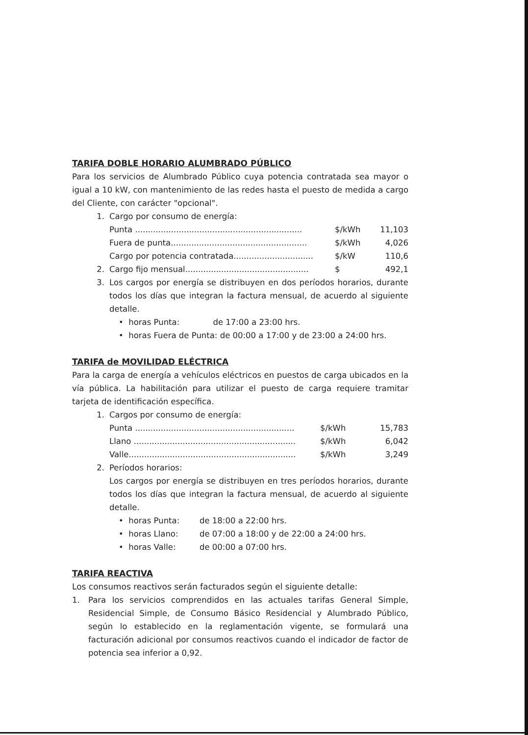TARIFA DOBLE HORARIO ALUMBRADO PÚBLICO
Para los servicios de Alumbrado Público cuya potencia contratada sea mayor o igual a 10 kW, con mantenimiento de las redes hasta el puesto de medida a cargo del Cliente, con carácter "opcional".
| 1. | Cargo por consumo de energía: | | |
| | Punta ................................................................. | $/kWh | 11,103 |
| | Fuera de punta..................................................... | $/kWh | 4,026 |
| | Cargo por potencia contratada............................... | $/kW | 110,6 |
| 2. | Cargo fijo mensual................................................ | $ | 492,1 |
| 3. | Los cargos por energía se distribuyen en dos períodos horarios, durante todos los días que integran la factura mensual, de acuerdo al siguiente detalle. | | |
• horas Punta: de 17:00 a 23:00 hrs.
• horas Fuera de Punta: de 00:00 a 17:00 y de 23:00 a 24:00 hrs.
TARIFA de MOVILIDAD ELÉCTRICA
Para la carga de energía a vehículos eléctricos en puestos de carga ubicados en la vía pública. La habilitación para utilizar el puesto de carga requiere tramitar tarjeta de identificación específica.
| 1. | Cargos por consumo de energía: | | |
| | Punta .............................................................. | $/kWh | 15,783 |
| | Llano ............................................................... | $/kWh | 6,042 |
| | Valle................................................................. | $/kWh | 3,249 |
| 2. | Períodos horarios: | | |
| | Los cargos por energía se distribuyen en tres períodos horarios, durante todos los días que integran la factura mensual, de acuerdo al siguiente detalle. | | |
| • horas Punta: | de 18:00 a 22:00 hrs. |
| • horas Llano: | de 07:00 a 18:00 y de 22:00 a 24:00 hrs. |
| • horas Valle: | de 00:00 a 07:00 hrs. |
TARIFA REACTIVA
Los consumos reactivos serán facturados según el siguiente detalle:
| 1. | Para los servicios comprendidos en las actuales tarifas General Simple, Residencial Simple, de Consumo Básico Residencial y Alumbrado Público, según lo establecido en la reglamentación vigente, se formulará una facturación adicional por consumos reactivos cuando el indicador de factor de potencia sea inferior a 0,92. |